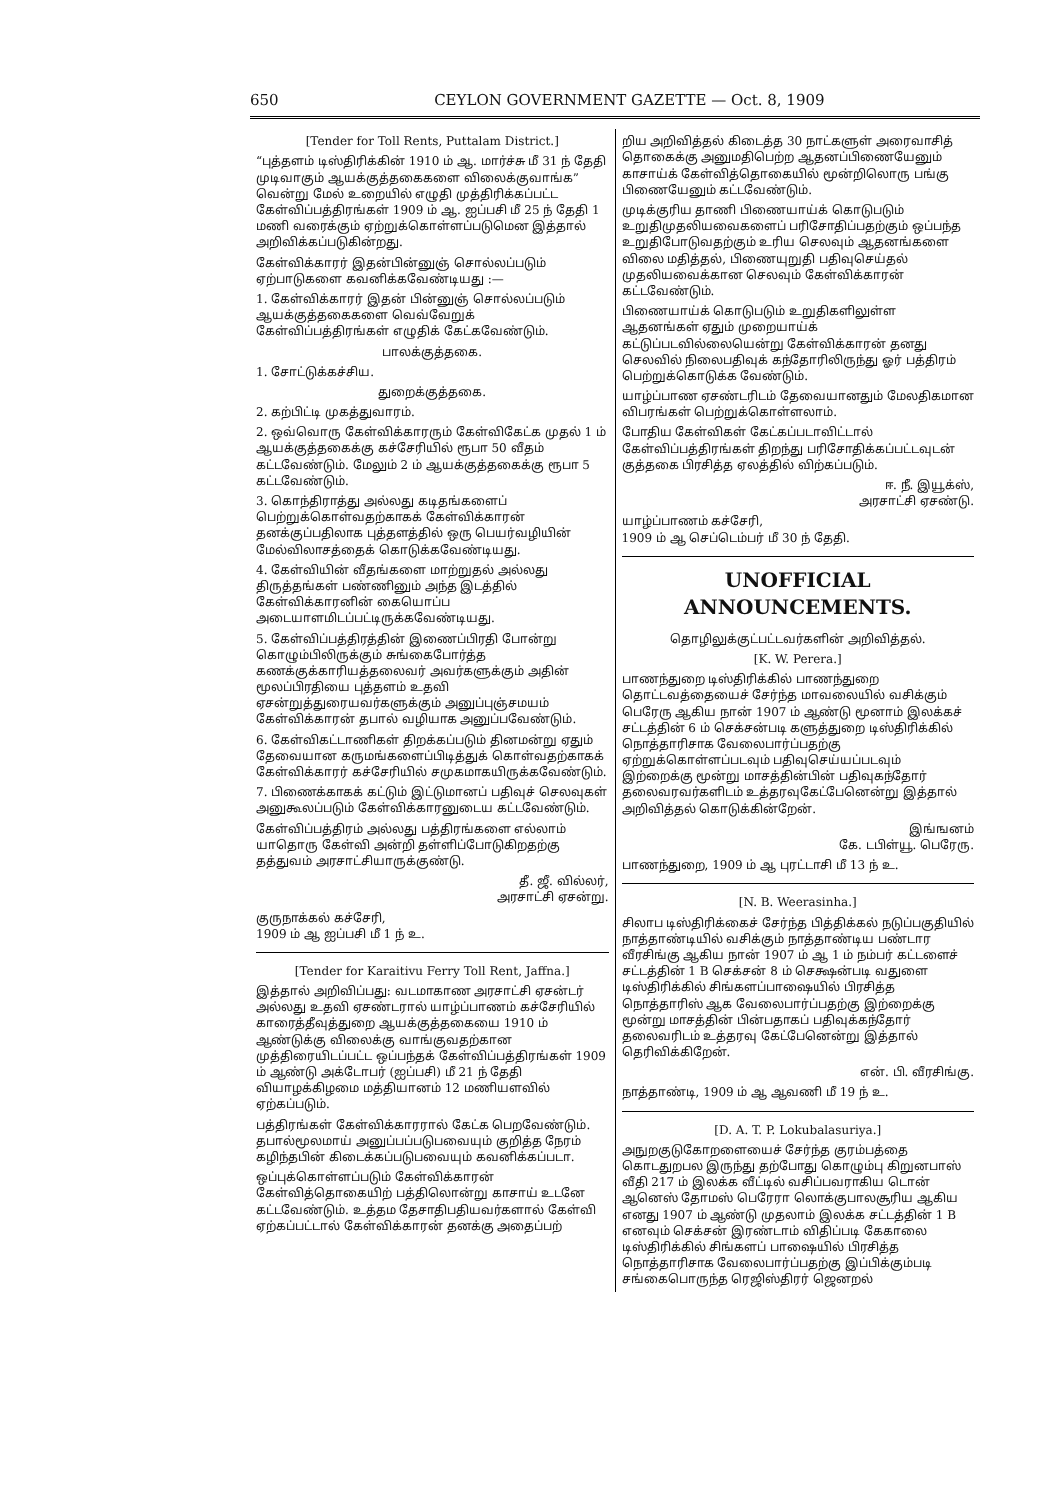650 CEYLON GOVERNMENT GAZETTE — Oct. 8, 1909
[Tender for Toll Rents, Puttalam District.]
“புத்தளம் டிஸ்திரிக்கின் 1910 ம் ஆ. மார்ச்சு மீ 31 ந் தேதி முடிவாகும் ஆயக்குத்தகைகளை விலைக்குவாங்க” வென்று மேல் உறையில் எழுதி முத்திரிக்கப்பட்ட கேள்விப்பத்திரங்கள் 1909 ம் ஆ. ஐப்பசி மீ 25 ந் தேதி 1 மணி வரைக்கும் ஏற்றுக்கொள்ளப்படுமென இத்தால் அறிவிக்கப்படுகின்றது.
கேள்விக்காரர் இதன்பின்னுஞ் சொல்லப்படும் ஏற்பாடுகளை கவனிக்கவேண்டியது :—
1. கேள்விக்காரர் இதன் பின்னுஞ் சொல்லப்படும் ஆயக்குத்தகைகளை வெவ்வேறுக் கேள்விப்பத்திரங்கள் எழுதிக் கேட்கவேண்டும்.
பாலக்குத்தகை.
1. சோட்டுக்கச்சிய.
துறைக்குத்தகை.
2. கற்பிட்டி முகத்துவாரம்.
2. ஒவ்வொரு கேள்விக்காரரும் கேள்விகேட்க முதல் 1 ம் ஆயக்குத்தகைக்கு கச்சேரியில் ரூபா 50 வீதம் கட்டவேண்டும். மேலும் 2 ம் ஆயக்குத்தகைக்கு ரூபா 5 கட்டவேண்டும்.
3. கொந்திராத்து அல்லது கடிதங்களைப் பெற்றுக்கொள்வதற்காகக் கேள்விக்காரன் தனக்குப்பதிலாக புத்தளத்தில் ஒரு பெயர்வழியின் மேல்விலாசத்தைக் கொடுக்கவேண்டியது.
4. கேள்வியின் வீதங்களை மாற்றுதல் அல்லது திருத்தங்கள் பண்ணினும் அந்த இடத்தில் கேள்விக்காரனின் கையொப்ப அடையாளமிடப்பட்டிருக்கவேண்டியது.
5. கேள்விப்பத்திரத்தின் இணைப்பிரதி போன்று கொழும்பிலிருக்கும் சுங்கைபோர்த்த கணக்குக்காரியத்தலைவர் அவர்களுக்கும் அதின் மூலப்பிரதியை புத்தளம் உதவி ஏசன்றுத்துரையவர்களுக்கும் அனுப்புஞ்சமயம் கேள்விக்காரன் தபால் வழியாக அனுப்பவேண்டும்.
6. கேள்விகட்டாணிகள் திறக்கப்படும் தினமன்று ஏதும் தேவையான கருமங்களைப்பிடித்துக் கொள்வதற்காகக் கேள்விக்காரர் கச்சேரியில் சமுகமாகயிருக்கவேண்டும்.
7. பிணைக்காகக் கட்டும் இட்டுமானப் பதிவுச் செலவுகள் அனுகூலப்படும் கேள்விக்காரனுடைய கட்டவேண்டும்.
கேள்விப்பத்திரம் அல்லது பத்திரங்களை எல்லாம் யாதொரு கேள்வி அன்றி தள்ளிப்போடுகிறதற்கு தத்துவம் அரசாட்சியாருக்குண்டு.
தீ. ஜீ. வில்லர்,
அரசாட்சி ஏசன்று.
குருநாக்கல் கச்சேரி,
1909 ம் ஆ ஐப்பசி மீ 1 ந் உ.
[Tender for Karaitivu Ferry Toll Rent, Jaffna.]
இத்தால் அறிவிப்பது: வடமாகாண அரசாட்சி ஏசன்டர் அல்லது உதவி ஏசண்டரால் யாழ்ப்பாணம் கச்சேரியில் காரைத்தீவுத்துறை ஆயக்குத்தகையை 1910 ம் ஆண்டுக்கு விலைக்கு வாங்குவதற்கான முத்திரையிடப்பட்ட ஒப்பந்தக் கேள்விப்பத்திரங்கள் 1909 ம் ஆண்டு அக்டோபர் (ஐப்பசி) மீ 21 ந் தேதி வியாழக்கிழமை மத்தியானம் 12 மணியளவில் ஏற்கப்படும்.
பத்திரங்கள் கேள்விக்காரரால் கேட்க பெறவேண்டும். தபால்மூலமாய் அனுப்பப்படுபவையும் குறித்த நேரம் கழிந்தபின் கிடைக்கப்படுபவையும் கவனிக்கப்படா.
ஒப்புக்கொள்ளப்படும் கேள்விக்காரன் கேள்வித்தொகையிற் பத்திலொன்று காசாய் உடனே கட்டவேண்டும். உத்தம தேசாதிபதியவர்களால் கேள்வி ஏற்கப்பட்டால் கேள்விக்காரன் தனக்கு அதைப்பற்
றிய அறிவித்தல் கிடைத்த 30 நாட்களுள் அரைவாசித் தொகைக்கு அனுமதிபெற்ற ஆதனப்பிணையேனும் காசாய்க் கேள்வித்தொகையில் மூன்றிலொரு பங்கு பிணையேனும் கட்டவேண்டும்.
முடிக்குரிய தாணி பிணையாய்க் கொடுபடும் உறுதிமுதலியவைகளைப் பரிசோதிப்பதற்கும் ஒப்பந்த உறுதிபோடுவதற்கும் உரிய செலவும் ஆதனங்களை விலை மதித்தல், பிணையுறுதி பதிவுசெய்தல் முதலியவைக்கான செலவும் கேள்விக்காரன் கட்டவேண்டும்.
பிணையாய்க் கொடுபடும் உறுதிகளிலுள்ள ஆதனங்கள் ஏதும் முறையாய்க் கட்டுப்படவில்லையென்று கேள்விக்காரன் தனது செலவில் நிலைபதிவுக் கந்தோரிலிருந்து ஓர் பத்திரம் பெற்றுக்கொடுக்க வேண்டும்.
யாழ்ப்பாண ஏசண்டரிடம் தேவையானதும் மேலதிகமான விபரங்கள் பெற்றுக்கொள்ளலாம்.
போதிய கேள்விகள் கேட்கப்படாவிட்டால் கேள்விப்பத்திரங்கள் திறந்து பரிசோதிக்கப்பட்டவுடன் குத்தகை பிரசித்த ஏலத்தில் விற்கப்படும்.
ஈ. நீ. இயூக்ஸ்,
அரசாட்சி ஏசண்டு.
யாழ்ப்பாணம் கச்சேரி,
1909 ம் ஆ செப்டெம்பர் மீ 30 ந் தேதி.
UNOFFICIAL ANNOUNCEMENTS.
தொழிலுக்குட்பட்டவர்களின் அறிவித்தல்.
[K. W. Perera.]
பாணந்துறை டிஸ்திரிக்கில் பாணந்துறை தொட்டவத்தையைச் சேர்ந்த மாவலையில் வசிக்கும் பெரேரு ஆகிய நான் 1907 ம் ஆண்டு மூனாம் இலக்கச் சட்டத்தின் 6 ம் செக்சன்படி களுத்துறை டிஸ்திரிக்கில் நொத்தாரிசாக வேலைபார்ப்பதற்கு ஏற்றுக்கொள்ளப்படவும் பதிவுசெய்யப்படவும் இற்றைக்கு மூன்று மாசத்தின்பின் பதிவுகந்தோர் தலைவரவர்களிடம் உத்தரவுகேட்பேனென்று இத்தால் அறிவித்தல் கொடுக்கின்றேன்.
இங்ஙனம்
கே. டபிள்யூ. பெரேரு.
பாணந்துறை, 1909 ம் ஆ புரட்டாசி மீ 13 ந் உ.
[N. B. Weerasinha.]
சிலாப டிஸ்திரிக்கைச் சேர்ந்த பித்திக்கல் நடுப்பகுதியில் நாத்தாண்டியில் வசிக்கும் நாத்தாண்டிய பண்டார வீரசிங்கு ஆகிய நான் 1907 ம் ஆ 1 ம் நம்பர் கட்டளைச் சட்டத்தின் 1 B செக்சன் 8 ம் செக்ஷன்படி வதுளை டிஸ்திரிக்கில் சிங்களப்பாஷையில் பிரசித்த நொத்தாரிஸ் ஆக வேலைபார்ப்பதற்கு இற்றைக்கு மூன்று மாசத்தின் பின்பதாகப் பதிவுக்கந்தோர் தலைவரிடம் உத்தரவு கேட்பேனென்று இத்தால் தெரிவிக்கிறேன்.
என். பி. வீரசிங்கு.
நாத்தாண்டி, 1909 ம் ஆ ஆவணி மீ 19 ந் உ.
[D. A. T. P. Lokubalasuriya.]
அநுறகுடுகோறளையைச் சேர்ந்த குரம்பத்தை கொடதுறபல இருந்து தற்போது கொழும்பு கிறுனபாஸ் வீதி 217 ம் இலக்க வீட்டில் வசிப்பவராகிய டொன் ஆனெஸ் தோமஸ் பெரேரா லொக்குபாலசூரிய ஆகிய எனது 1907 ம் ஆண்டு முதலாம் இலக்க சட்டத்தின் 1 B எனவும் செக்சன் இரண்டாம் விதிப்படி கேகாலை டிஸ்திரிக்கில் சிங்களப் பாஷையில் பிரசித்த நொத்தாரிசாக வேலைபார்ப்பதற்கு இப்பிக்கும்படி சங்கைபொருந்த ரெஜிஸ்திரர் ஜெனறல்